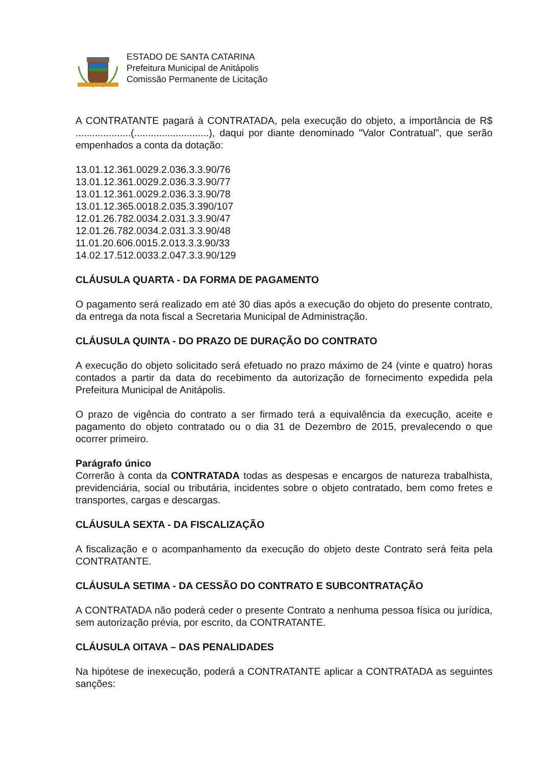ESTADO DE SANTA CATARINA
Prefeitura Municipal de Anitápolis
Comissão Permanente de Licitação
A CONTRATANTE pagará à CONTRATADA, pela execução do objeto, a importância de R$ ....................(...........................), daqui por diante denominado "Valor Contratual", que serão empenhados a conta da dotação:
13.01.12.361.0029.2.036.3.3.90/76
13.01.12.361.0029.2.036.3.3.90/77
13.01.12.361.0029.2.036.3.3.90/78
13.01.12.365.0018.2.035.3.390/107
12.01.26.782.0034.2.031.3.3.90/47
12.01.26.782.0034.2.031.3.3.90/48
11.01.20.606.0015.2.013.3.3.90/33
14.02.17.512.0033.2.047.3.3.90/129
CLÁUSULA QUARTA - DA FORMA DE PAGAMENTO
O pagamento será realizado em até 30 dias após a execução do objeto do presente contrato, da entrega da nota fiscal a Secretaria Municipal de Administração.
CLÁUSULA QUINTA - DO PRAZO DE DURAÇÃO DO CONTRATO
A execução do objeto solicitado será efetuado no prazo máximo de 24 (vinte e quatro) horas contados a partir da data do recebimento da autorização de fornecimento expedida pela Prefeitura Municipal de Anitápolis.
O prazo de vigência do contrato a ser firmado terá a equivalência da execução, aceite e pagamento do objeto contratado ou o dia 31 de Dezembro de 2015, prevalecendo o que ocorrer primeiro.
Parágrafo único
Correrão à conta da CONTRATADA todas as despesas e encargos de natureza trabalhista, previdenciária, social ou tributária, incidentes sobre o objeto contratado, bem como fretes e transportes, cargas e descargas.
CLÁUSULA SEXTA - DA FISCALIZAÇÃO
A fiscalização e o acompanhamento da execução do objeto deste Contrato será feita pela CONTRATANTE.
CLÁUSULA SETIMA - DA CESSÃO DO CONTRATO E SUBCONTRATAÇÃO
A CONTRATADA não poderá ceder o presente Contrato a nenhuma pessoa física ou jurídica, sem autorização prévia, por escrito, da CONTRATANTE.
CLÁUSULA OITAVA – DAS PENALIDADES
Na hipótese de inexecução, poderá a CONTRATANTE aplicar a CONTRATADA as seguintes sanções: